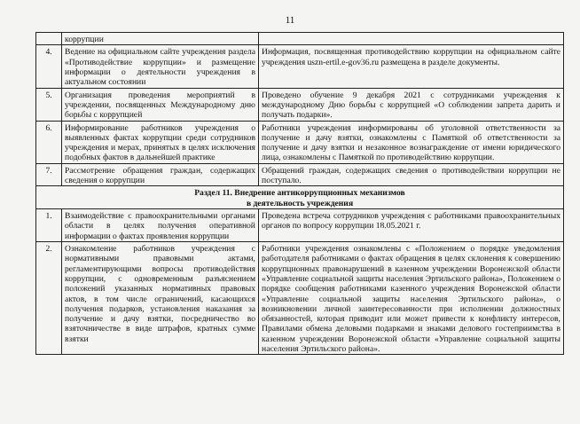11
| | коррупции | |
| 4. | Ведение на официальном сайте учреждения раздела «Противодействие коррупции» и размещение информации о деятельности учреждения в актуальном состоянии | Информация, посвященная противодействию коррупции на официальном сайте учреждения uszn-ertil.e-gov36.ru размещена в разделе документы. |
| 5. | Организация проведения мероприятий в учреждении, посвященных Международному дню борьбы с коррупцией | Проведено обучение 9 декабря 2021 с сотрудниками учреждения к международному Дню борьбы с коррупцией «О соблюдении запрета дарить и получать подарки». |
| 6. | Информирование работников учреждения о выявленных фактах коррупции среди сотрудников учреждения и мерах, принятых в целях исключения подобных фактов в дальнейшей практике | Работники учреждения информированы об уголовной ответственности за получение и дачу взятки, ознакомлены с Памяткой об ответственности за получение и дачу взятки и незаконное вознаграждение от имени юридического лица, ознакомлены с Памяткой по противодействию коррупции. |
| 7. | Рассмотрение обращения граждан, содержащих сведения о коррупции | Обращений граждан, содержащих сведения о противодействии коррупции не поступало. |
| Раздел 11. Внедрение антикоррупционных механизмов в деятельность учреждения | | |
| 1. | Взаимодействие с правоохранительными органами области в целях получения оперативной информации о фактах проявления коррупции | Проведена встреча сотрудников учреждения с работниками правоохранительных органов по вопросу коррупции 18.05.2021 г. |
| 2. | Ознакомление работников учреждения с нормативными правовыми актами, регламентирующими вопросы противодействия коррупции, с одновременным разъяснением положений указанных нормативных правовых актов, в том числе ограничений, касающихся получения подарков, установления наказания за получение и дачу взятки, посредничество во взяточничестве в виде штрафов, кратных сумме взятки | Работники учреждения ознакомлены с «Положением о порядке уведомления работодателя работниками о фактах обращения в целях склонения к совершению коррупционных правонарушений в казенном учреждении Воронежской области «Управление социальной защиты населения Эртильского района», Положением о порядке сообщения работниками казенного учреждения Воронежской области «Управление социальной защиты населения Эртильского района», о возникновении личной заинтересованности при исполнении должностных обязанностей, которая приводит или может привести к конфликту интересов, Правилами обмена деловыми подарками и знаками делового гостеприимства в казенном учреждении Воронежской области «Управление социальной защиты населения Эртильского района». |